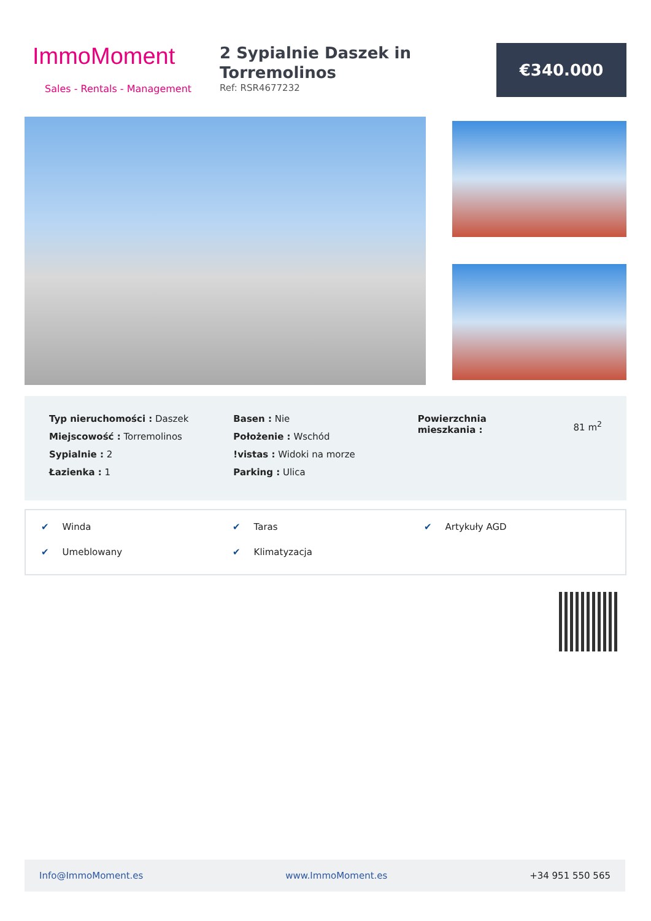ImmoMoment
Sales - Rentals - Management
2 Sypialnie Daszek in Torremolinos
Ref: RSR4677232
€340.000
Typ nieruchomości : Daszek
Miejscowość : Torremolinos
Sypialnie : 2
Łazienka : 1
Basen : Nie
Położenie : Wschód
!vistas : Widoki na morze
Parking : Ulica
Powierzchnia
mieszkania :
81 m<sup>2</sup>
✔ Winda
✔ Taras
✔ Artykuły AGD
✔ Umeblowany
✔ Klimatyzacja
Info@ImmoMoment.es www.ImmoMoment.es +34 951 550 565